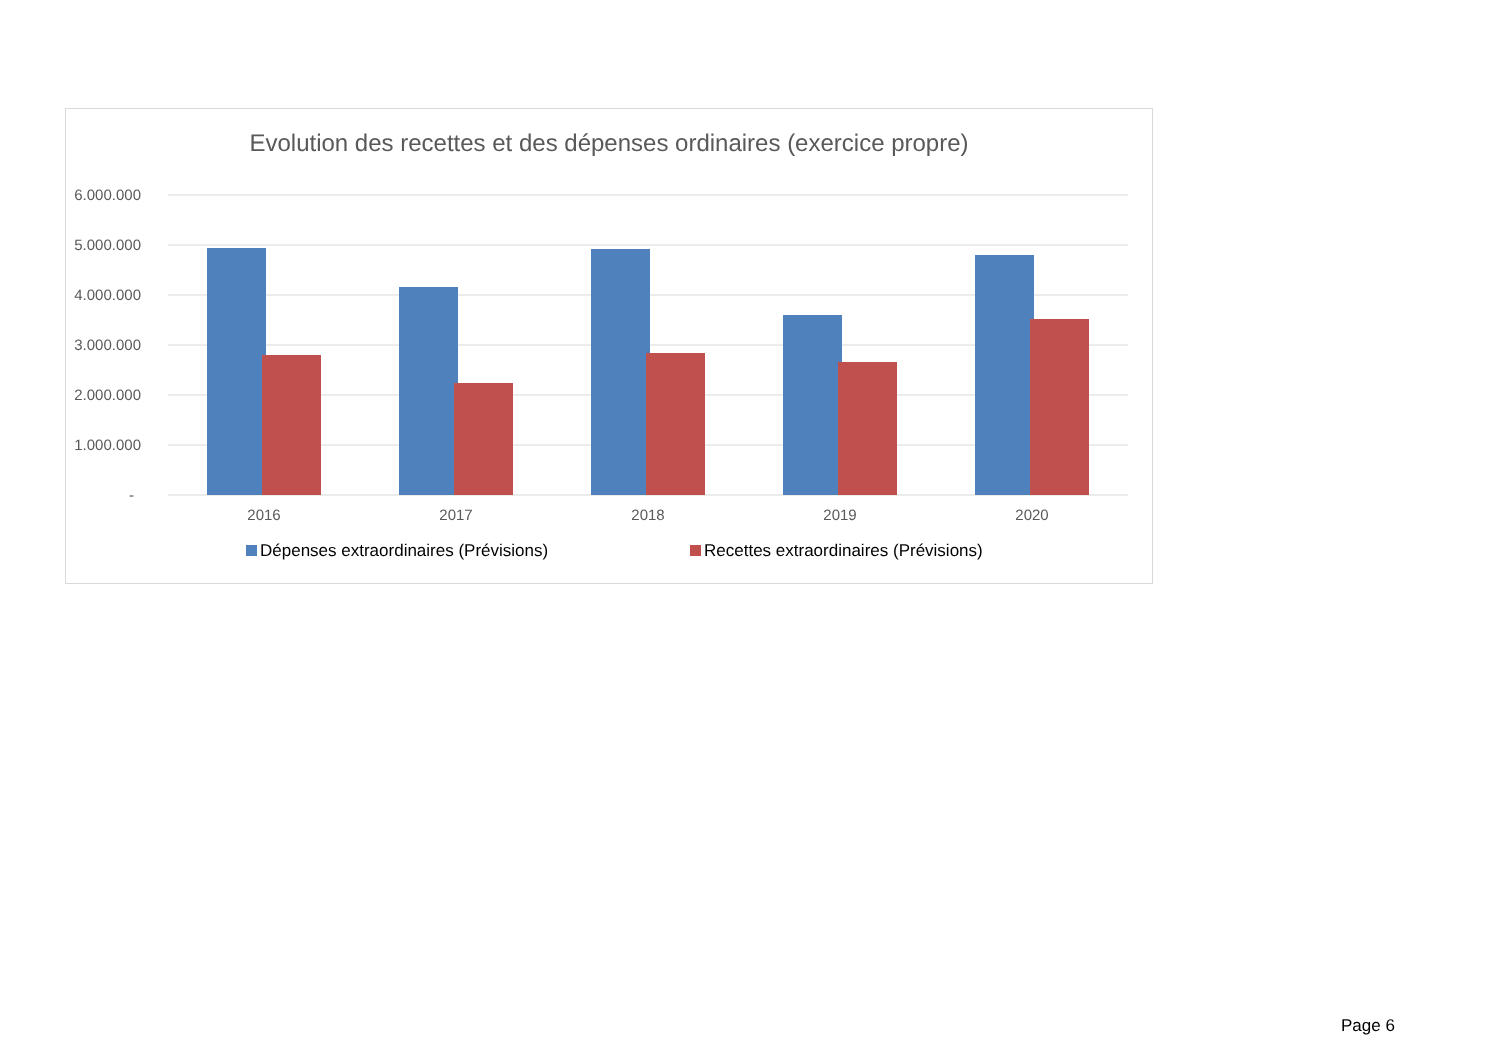Evolution des recettes et des dépenses ordinaires (exercice propre)
6.000.000
5.000.000
4.000.000
3.000.000
2.000.000
1.000.000
-
2016
2017
2018
2019
2020
Dépenses extraordinaires (Prévisions) Recettes extraordinaires (Prévisions)
Page 6